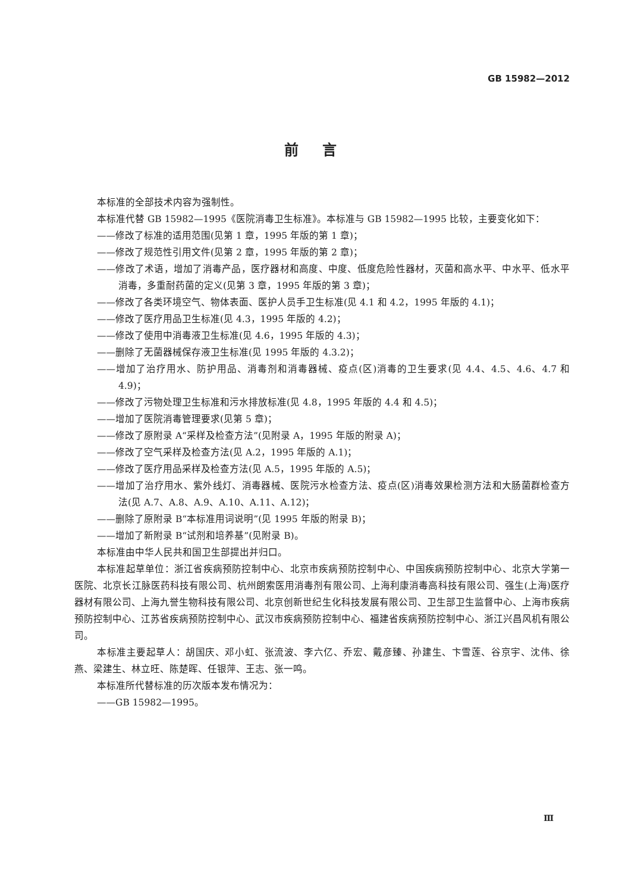GB 15982—2012
前言
本标准的全部技术内容为强制性。
本标准代替 GB 15982—1995《医院消毒卫生标准》。本标准与 GB 15982—1995 比较，主要变化如下：
——修改了标准的适用范围(见第 1 章，1995 年版的第 1 章)；
——修改了规范性引用文件(见第 2 章，1995 年版的第 2 章)；
——修改了术语，增加了消毒产品，医疗器材和高度、中度、低度危险性器材，灭菌和高水平、中水平、低水平消毒，多重耐药菌的定义(见第 3 章，1995 年版的第 3 章)；
——修改了各类环境空气、物体表面、医护人员手卫生标准(见 4.1 和 4.2，1995 年版的 4.1)；
——修改了医疗用品卫生标准(见 4.3，1995 年版的 4.2)；
——修改了使用中消毒液卫生标准(见 4.6，1995 年版的 4.3)；
——删除了无菌器械保存液卫生标准(见 1995 年版的 4.3.2)；
——增加了治疗用水、防护用品、消毒剂和消毒器械、疫点(区)消毒的卫生要求(见 4.4、4.5、4.6、4.7 和 4.9)；
——修改了污物处理卫生标准和污水排放标准(见 4.8，1995 年版的 4.4 和 4.5)；
——增加了医院消毒管理要求(见第 5 章)；
——修改了原附录 A“采样及检查方法”(见附录 A，1995 年版的附录 A)；
——修改了空气采样及检查方法(见 A.2，1995 年版的 A.1)；
——修改了医疗用品采样及检查方法(见 A.5，1995 年版的 A.5)；
——增加了治疗用水、紫外线灯、消毒器械、医院污水检查方法、疫点(区)消毒效果检测方法和大肠菌群检查方法(见 A.7、A.8、A.9、A.10、A.11、A.12)；
——删除了原附录 B“本标准用词说明”(见 1995 年版的附录 B)；
——增加了新附录 B“试剂和培养基”(见附录 B)。
本标准由中华人民共和国卫生部提出并归口。
本标准起草单位：浙江省疾病预防控制中心、北京市疾病预防控制中心、中国疾病预防控制中心、北京大学第一医院、北京长江脉医药科技有限公司、杭州朗索医用消毒剂有限公司、上海利康消毒高科技有限公司、强生(上海)医疗器材有限公司、上海九誉生物科技有限公司、北京创新世纪生化科技发展有限公司、卫生部卫生监督中心、上海市疾病预防控制中心、江苏省疾病预防控制中心、武汉市疾病预防控制中心、福建省疾病预防控制中心、浙江兴昌风机有限公司。
本标准主要起草人：胡国庆、邓小虹、张流波、李六亿、乔宏、戴彦臻、孙建生、卞雪莲、谷京宇、沈伟、徐燕、梁建生、林立旺、陈楚晖、任银萍、王志、张一鸣。
本标准所代替标准的历次版本发布情况为：
——GB 15982—1995。
Ⅲ